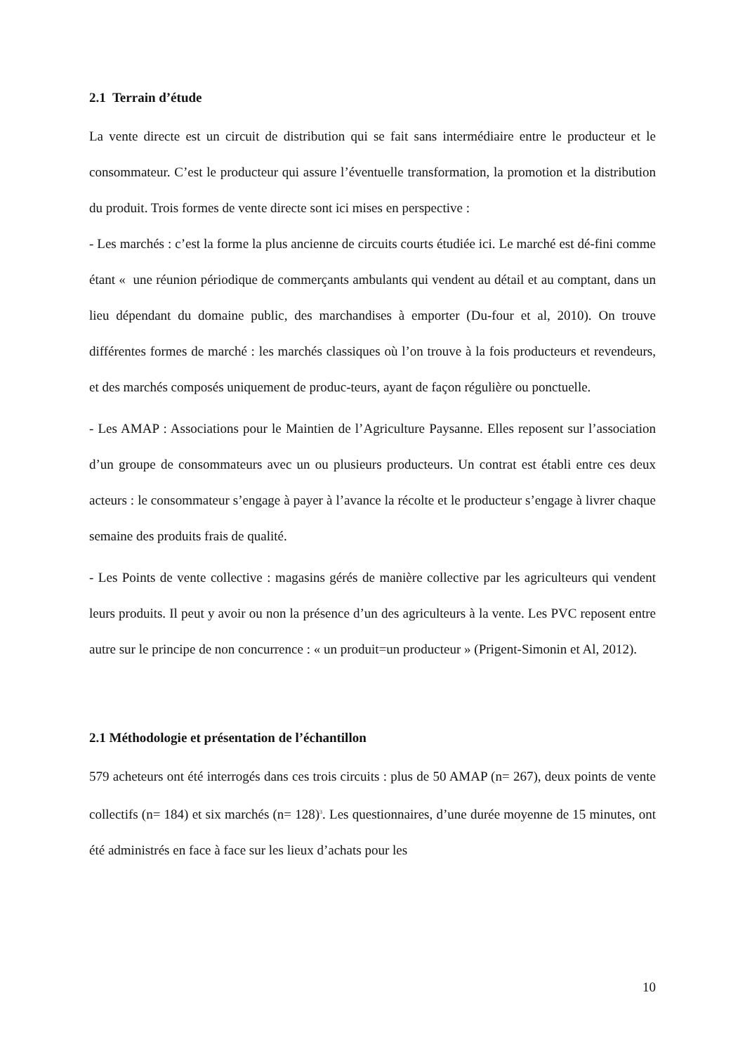2.1 Terrain d’étude
La vente directe est un circuit de distribution qui se fait sans intermédiaire entre le producteur et le consommateur. C’est le producteur qui assure l’éventuelle transformation, la promotion et la distribution du produit. Trois formes de vente directe sont ici mises en perspective :
- Les marchés : c’est la forme la plus ancienne de circuits courts étudiée ici. Le marché est dé-fini comme étant « une réunion périodique de commerçants ambulants qui vendent au détail et au comptant, dans un lieu dépendant du domaine public, des marchandises à emporter (Du-four et al, 2010). On trouve différentes formes de marché : les marchés classiques où l’on trouve à la fois producteurs et revendeurs, et des marchés composés uniquement de produc-teurs, ayant de façon régulière ou ponctuelle.
- Les AMAP : Associations pour le Maintien de l’Agriculture Paysanne. Elles reposent sur l’association d’un groupe de consommateurs avec un ou plusieurs producteurs. Un contrat est établi entre ces deux acteurs : le consommateur s’engage à payer à l’avance la récolte et le producteur s’engage à livrer chaque semaine des produits frais de qualité.
- Les Points de vente collective : magasins gérés de manière collective par les agriculteurs qui vendent leurs produits. Il peut y avoir ou non la présence d’un des agriculteurs à la vente. Les PVC reposent entre autre sur le principe de non concurrence : « un produit=un producteur » (Prigent-Simonin et Al, 2012).
2.1 Méthodologie et présentation de l’échantillon
579 acheteurs ont été interrogés dans ces trois circuits : plus de 50 AMAP (n= 267), deux points de vente collectifs (n= 184) et six marchés (n= 128)<sup>3</sup>. Les questionnaires, d’une durée moyenne de 15 minutes, ont été administrés en face à face sur les lieux d’achats pour les
10